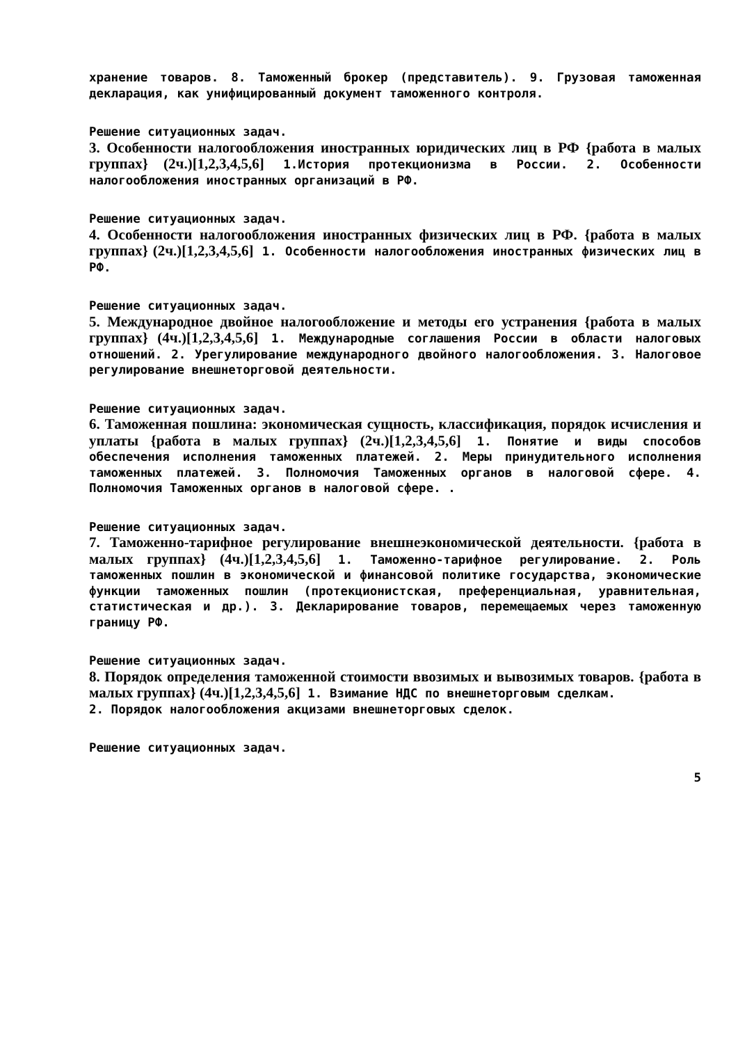хранение товаров. 8. Таможенный брокер (представитель). 9. Грузовая таможенная декларация, как унифицированный документ таможенного контроля.
Решение ситуационных задач.
3. Особенности налогообложения иностранных юридических лиц в РФ {работа в малых группах} (2ч.)[1,2,3,4,5,6] 1.История протекционизма в России. 2. Особенности налогообложения иностранных организаций в РФ.
Решение ситуационных задач.
4. Особенности налогообложения иностранных физических лиц в РФ. {работа в малых группах} (2ч.)[1,2,3,4,5,6] 1. Особенности налогообложения иностранных физических лиц в РФ.
Решение ситуационных задач.
5. Международное двойное налогообложение и методы его устранения {работа в малых группах} (4ч.)[1,2,3,4,5,6] 1. Международные соглашения России в области налоговых отношений. 2. Урегулирование международного двойного налогообложения. 3. Налоговое регулирование внешнеторговой деятельности.
Решение ситуационных задач.
6. Таможенная пошлина: экономическая сущность, классификация, порядок исчисления и уплаты {работа в малых группах} (2ч.)[1,2,3,4,5,6] 1. Понятие и виды способов обеспечения исполнения таможенных платежей. 2. Меры принудительного исполнения таможенных платежей. 3. Полномочия Таможенных органов в налоговой сфере. 4. Полномочия Таможенных органов в налоговой сфере. .
Решение ситуационных задач.
7. Таможенно-тарифное регулирование внешнеэкономической деятельности. {работа в малых группах} (4ч.)[1,2,3,4,5,6] 1. Таможенно-тарифное регулирование. 2. Роль таможенных пошлин в экономической и финансовой политике государства, экономические функции таможенных пошлин (протекционистская, преференциальная, уравнительная, статистическая и др.). 3. Декларирование товаров, перемещаемых через таможенную границу РФ.
Решение ситуационных задач.
8. Порядок определения таможенной стоимости ввозимых и вывозимых товаров. {работа в малых группах} (4ч.)[1,2,3,4,5,6] 1. Взимание НДС по внешнеторговым сделкам.
2. Порядок налогообложения акцизами внешнеторговых сделок.
Решение ситуационных задач.
5